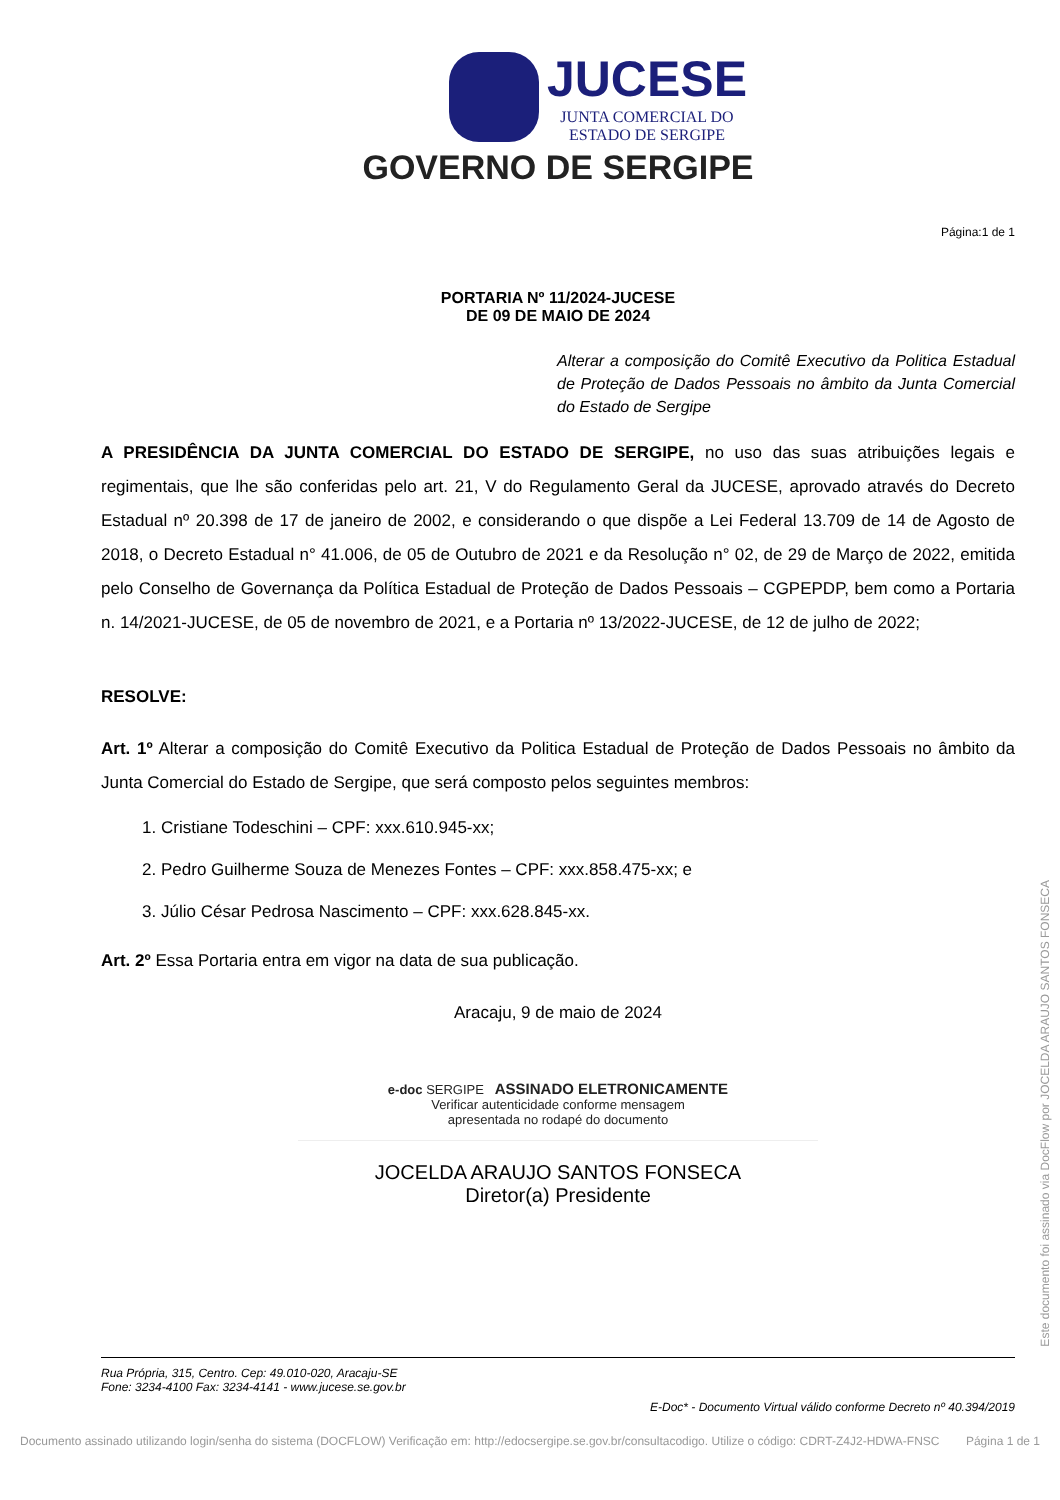JUCESE JUNTA COMERCIAL DO ESTADO DE SERGIPE
GOVERNO DE SERGIPE
Página:1 de 1
PORTARIA Nº 11/2024-JUCESE
DE 09 DE MAIO DE 2024
Alterar a composição do Comitê Executivo da Politica Estadual de Proteção de Dados Pessoais no âmbito da Junta Comercial do Estado de Sergipe
A PRESIDÊNCIA DA JUNTA COMERCIAL DO ESTADO DE SERGIPE, no uso das suas atribuições legais e regimentais, que lhe são conferidas pelo art. 21, V do Regulamento Geral da JUCESE, aprovado através do Decreto Estadual nº 20.398 de 17 de janeiro de 2002, e considerando o que dispõe a Lei Federal 13.709 de 14 de Agosto de 2018, o Decreto Estadual n° 41.006, de 05 de Outubro de 2021 e da Resolução n° 02, de 29 de Março de 2022, emitida pelo Conselho de Governança da Política Estadual de Proteção de Dados Pessoais – CGPEPDP, bem como a Portaria n. 14/2021-JUCESE, de 05 de novembro de 2021, e a Portaria nº 13/2022-JUCESE, de 12 de julho de 2022;
RESOLVE:
Art. 1º Alterar a composição do Comitê Executivo da Politica Estadual de Proteção de Dados Pessoais no âmbito da Junta Comercial do Estado de Sergipe, que será composto pelos seguintes membros:
1. Cristiane Todeschini – CPF: xxx.610.945-xx;
2. Pedro Guilherme Souza de Menezes Fontes – CPF: xxx.858.475-xx; e
3. Júlio César Pedrosa Nascimento – CPF: xxx.628.845-xx.
Art. 2º Essa Portaria entra em vigor na data de sua publicação.
Aracaju, 9 de maio de 2024
e-doc SERGIPE ASSINADO ELETRONICAMENTE
Verificar autenticidade conforme mensagem
apresentada no rodapé do documento
JOCELDA ARAUJO SANTOS FONSECA
Diretor(a) Presidente
Rua Própria, 315, Centro. Cep: 49.010-020, Aracaju-SE
Fone: 3234-4100 Fax: 3234-4141 - www.jucese.se.gov.br
E-Doc* - Documento Virtual válido conforme Decreto nº 40.394/2019
Documento assinado utilizando login/senha do sistema (DOCFLOW) Verificação em: http://edocsergipe.se.gov.br/consultacodigo. Utilize o código: CDRT-Z4J2-HDWA-FNSC Página 1 de 1
Este documento foi assinado via DocFlow por JOCELDA ARAUJO SANTOS FONSECA